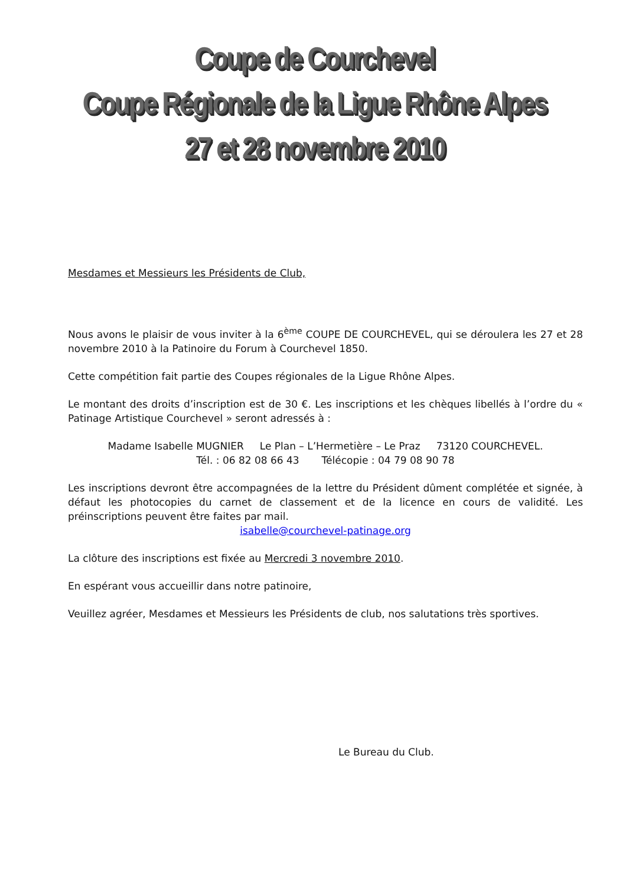Coupe de Courchevel
Coupe Régionale de la Ligue Rhône Alpes
27 et 28 novembre 2010
Mesdames et Messieurs les Présidents de Club,
Nous avons le plaisir de vous inviter à la 6<sup>ème</sup> COUPE DE COURCHEVEL, qui se déroulera les 27 et 28 novembre 2010 à la Patinoire du Forum à Courchevel 1850.
Cette compétition fait partie des Coupes régionales de la Ligue Rhône Alpes.
Le montant des droits d’inscription est de 30 €. Les inscriptions et les chèques libellés à l’ordre du « Patinage Artistique Courchevel » seront adressés à :
Madame Isabelle MUGNIER Le Plan – L’Hermetière – Le Praz 73120 COURCHEVEL.
Tél. : 06 82 08 66 43 Télécopie : 04 79 08 90 78
Les inscriptions devront être accompagnées de la lettre du Président dûment complétée et signée, à défaut les photocopies du carnet de classement et de la licence en cours de validité. Les préinscriptions peuvent être faites par mail.
isabelle@courchevel-patinage.org
La clôture des inscriptions est fixée au Mercredi 3 novembre 2010.
En espérant vous accueillir dans notre patinoire,
Veuillez agréer, Mesdames et Messieurs les Présidents de club, nos salutations très sportives.
Le Bureau du Club.